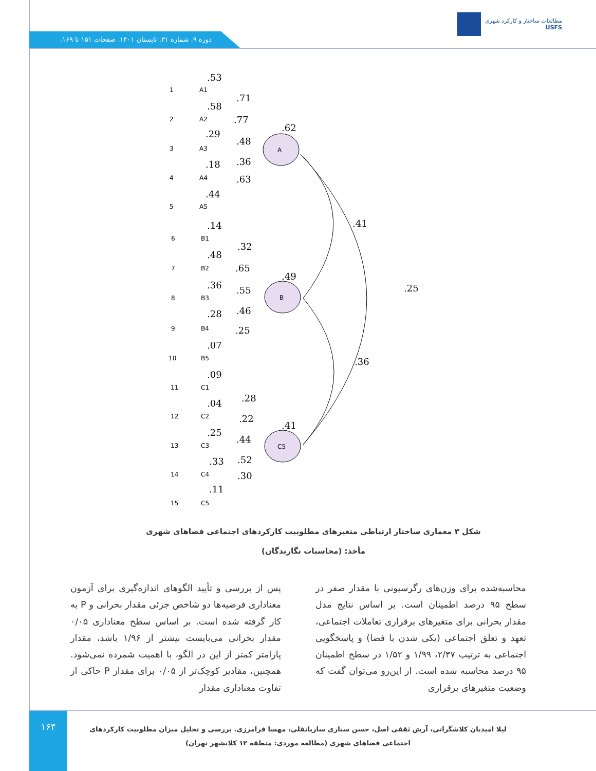مطالعات ساختار و کارکرد شهری
USFS
دوره ۹. شماره ۳۱. تابستان ۱۴۰۱. صفحات ۱۵۱ تا ۱۶۹.
A
B
C5
A1
A2
A3
A4
A5
B1
B2
B3
B4
B5
C1
C2
C3
C4
C5
1
2
3
4
5
6
7
8
9
10
11
12
13
14
15
.53
.71
.58
.77
.29
.48
.18
.36
.44
.63
.62
.14
.32
.48
.65
.36
.55
.28
.46
.07
.25
.49
.41
.25
.09
.28
.04
.22
.25
.44
.33
.52
.11
.30
.41
.36
شکل ۳ معماری ساختار ارتباطی متغیرهای مطلوبیت کارکردهای اجتماعی فضاهای شهری
مأخذ: (محاسبات نگارندگان)
پس از بررسی و تأیید الگوهای اندازه‌گیری برای آزمون معناداری فرضیه‌ها دو شاخص جزئی مقدار بحرانی و P به کار گرفته شده است. بر اساس سطح معناداری ۰/۰۵ مقدار بحرانی می‌بایست بیشتر از ۱/۹۶ باشد، مقدار پارامتر کمتر از این در الگو، با اهمیت شمرده نمی‌شود. همچنین، مقادیر کوچک‌تر از ۰/۰۵ برای مقدار P حاکی از تفاوت معناداری مقدار
محاسبه‌شده برای وزن‌های رگرسیونی با مقدار صفر در سطح ۹۵ درصد اطمینان است. بر اساس نتایج مدل مقدار بحرانی برای متغیرهای برقراری تعاملات اجتماعی، تعهد و تعلق اجتماعی (یکی شدن با فضا) و پاسخگویی اجتماعی به ترتیب ۲/۳۷، ۱/۹۹ و ۱/۵۲ در سطح اطمینان ۹۵ درصد محاسبه شده است. از این‌رو می‌توان گفت که وضعیت متغیرهای برقراری
۱۶۴
لیلا امیدیان کلاشگرانی، آرش ثقفی اصل، حسن ستاری ساربانقلی، مهسا فرامرزی. بررسی و تحلیل میزان مطلوبیت کارکردهای اجتماعی فضاهای شهری (مطالعه موردی: منطقه ۱۲ کلانشهر تهران)